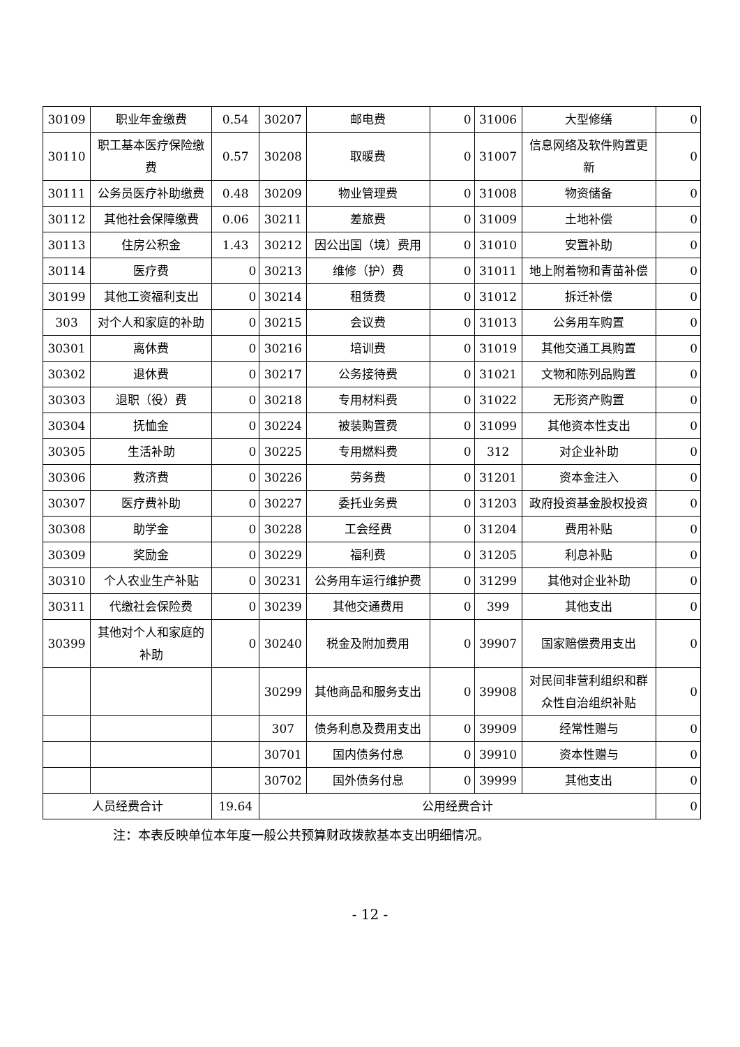| 30109 | 职业年金缴费 | 0.54 | 30207 | 邮电费 | 0 | 31006 | 大型修缮 | 0 |
| 30110 | 职工基本医疗保险缴费 | 0.57 | 30208 | 取暖费 | 0 | 31007 | 信息网络及软件购置更新 | 0 |
| 30111 | 公务员医疗补助缴费 | 0.48 | 30209 | 物业管理费 | 0 | 31008 | 物资储备 | 0 |
| 30112 | 其他社会保障缴费 | 0.06 | 30211 | 差旅费 | 0 | 31009 | 土地补偿 | 0 |
| 30113 | 住房公积金 | 1.43 | 30212 | 因公出国（境）费用 | 0 | 31010 | 安置补助 | 0 |
| 30114 | 医疗费 | 0 | 30213 | 维修（护）费 | 0 | 31011 | 地上附着物和青苗补偿 | 0 |
| 30199 | 其他工资福利支出 | 0 | 30214 | 租赁费 | 0 | 31012 | 拆迁补偿 | 0 |
| 303 | 对个人和家庭的补助 | 0 | 30215 | 会议费 | 0 | 31013 | 公务用车购置 | 0 |
| 30301 | 离休费 | 0 | 30216 | 培训费 | 0 | 31019 | 其他交通工具购置 | 0 |
| 30302 | 退休费 | 0 | 30217 | 公务接待费 | 0 | 31021 | 文物和陈列品购置 | 0 |
| 30303 | 退职（役）费 | 0 | 30218 | 专用材料费 | 0 | 31022 | 无形资产购置 | 0 |
| 30304 | 抚恤金 | 0 | 30224 | 被装购置费 | 0 | 31099 | 其他资本性支出 | 0 |
| 30305 | 生活补助 | 0 | 30225 | 专用燃料费 | 0 | 312 | 对企业补助 | 0 |
| 30306 | 救济费 | 0 | 30226 | 劳务费 | 0 | 31201 | 资本金注入 | 0 |
| 30307 | 医疗费补助 | 0 | 30227 | 委托业务费 | 0 | 31203 | 政府投资基金股权投资 | 0 |
| 30308 | 助学金 | 0 | 30228 | 工会经费 | 0 | 31204 | 费用补贴 | 0 |
| 30309 | 奖励金 | 0 | 30229 | 福利费 | 0 | 31205 | 利息补贴 | 0 |
| 30310 | 个人农业生产补贴 | 0 | 30231 | 公务用车运行维护费 | 0 | 31299 | 其他对企业补助 | 0 |
| 30311 | 代缴社会保险费 | 0 | 30239 | 其他交通费用 | 0 | 399 | 其他支出 | 0 |
| 30399 | 其他对个人和家庭的补助 | 0 | 30240 | 税金及附加费用 | 0 | 39907 | 国家赔偿费用支出 | 0 |
| | | | 30299 | 其他商品和服务支出 | 0 | 39908 | 对民间非营利组织和群众性自治组织补贴 | 0 |
| | | | 307 | 债务利息及费用支出 | 0 | 39909 | 经常性赠与 | 0 |
| | | | 30701 | 国内债务付息 | 0 | 39910 | 资本性赠与 | 0 |
| | | | 30702 | 国外债务付息 | 0 | 39999 | 其他支出 | 0 |
| 人员经费合计 | | 19.64 | 公用经费合计 | | | | | 0 |
注：本表反映单位本年度一般公共预算财政拨款基本支出明细情况。
- 12 -